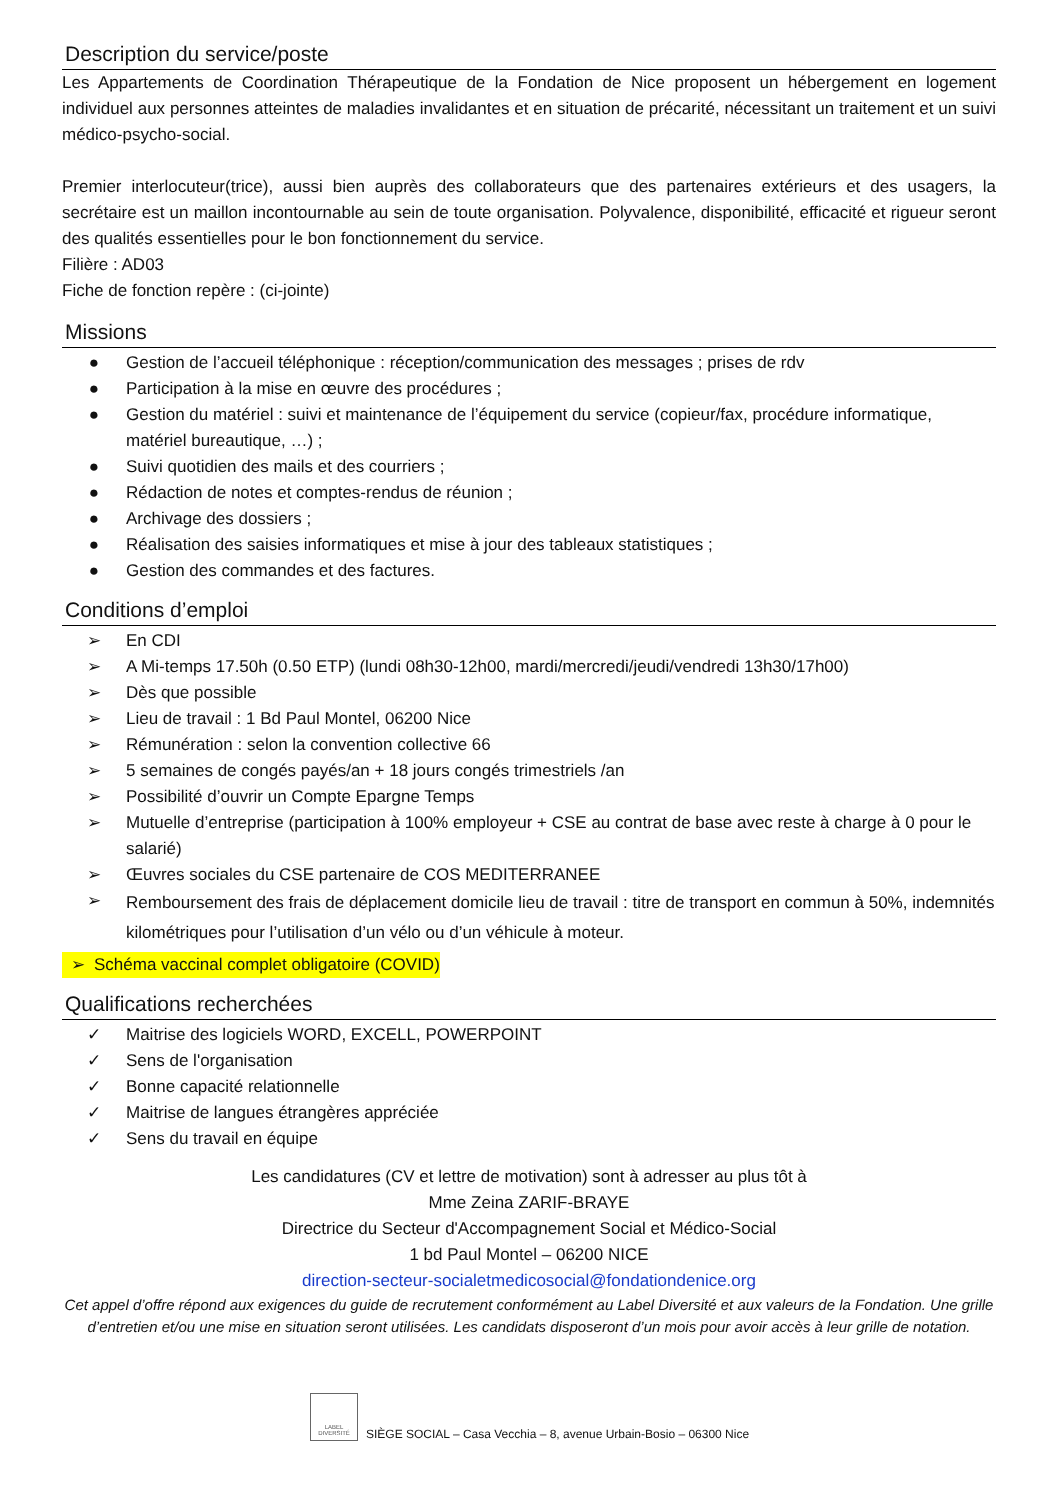Description du service/poste
Les Appartements de Coordination Thérapeutique de la Fondation de Nice proposent un hébergement en logement individuel aux personnes atteintes de maladies invalidantes et en situation de précarité, nécessitant un traitement et un suivi médico-psycho-social.
Premier interlocuteur(trice), aussi bien auprès des collaborateurs que des partenaires extérieurs et des usagers, la secrétaire est un maillon incontournable au sein de toute organisation. Polyvalence, disponibilité, efficacité et rigueur seront des qualités essentielles pour le bon fonctionnement du service.
Filière : AD03
Fiche de fonction repère : (ci-jointe)
Missions
● Gestion de l’accueil téléphonique : réception/communication des messages ; prises de rdv
● Participation à la mise en œuvre des procédures ;
● Gestion du matériel : suivi et maintenance de l’équipement du service (copieur/fax, procédure informatique, matériel bureautique, …) ;
● Suivi quotidien des mails et des courriers ;
● Rédaction de notes et comptes-rendus de réunion ;
● Archivage des dossiers ;
● Réalisation des saisies informatiques et mise à jour des tableaux statistiques ;
● Gestion des commandes et des factures.
Conditions d’emploi
➢ En CDI
➢ A Mi-temps 17.50h (0.50 ETP) (lundi 08h30-12h00, mardi/mercredi/jeudi/vendredi 13h30/17h00)
➢ Dès que possible
➢ Lieu de travail : 1 Bd Paul Montel, 06200 Nice
➢ Rémunération : selon la convention collective 66
➢ 5 semaines de congés payés/an + 18 jours congés trimestriels /an
➢ Possibilité d’ouvrir un Compte Epargne Temps
➢ Mutuelle d’entreprise (participation à 100% employeur + CSE au contrat de base avec reste à charge à 0 pour le salarié)
➢ Œuvres sociales du CSE partenaire de COS MEDITERRANEE
➢ Remboursement des frais de déplacement domicile lieu de travail : titre de transport en commun à 50%, indemnités kilométriques pour l’utilisation d’un vélo ou d’un véhicule à moteur.
➢ Schéma vaccinal complet obligatoire (COVID)
Qualifications recherchées
✓ Maitrise des logiciels WORD, EXCELL, POWERPOINT
✓ Sens de l'organisation
✓ Bonne capacité relationnelle
✓ Maitrise de langues étrangères appréciée
✓ Sens du travail en équipe
Les candidatures (CV et lettre de motivation) sont à adresser au plus tôt à
Mme Zeina ZARIF-BRAYE
Directrice du Secteur d'Accompagnement Social et Médico-Social
1 bd Paul Montel – 06200 NICE
direction-secteur-socialetmedicosocial@fondationdenice.org
Cet appel d’offre répond aux exigences du guide de recrutement conformément au Label Diversité et aux valeurs de la Fondation. Une grille d’entretien et/ou une mise en situation seront utilisées. Les candidats disposeront d’un mois pour avoir accès à leur grille de notation.
LABEL DIVERSITÉ
SIÈGE SOCIAL – Casa Vecchia – 8, avenue Urbain-Bosio – 06300 Nice